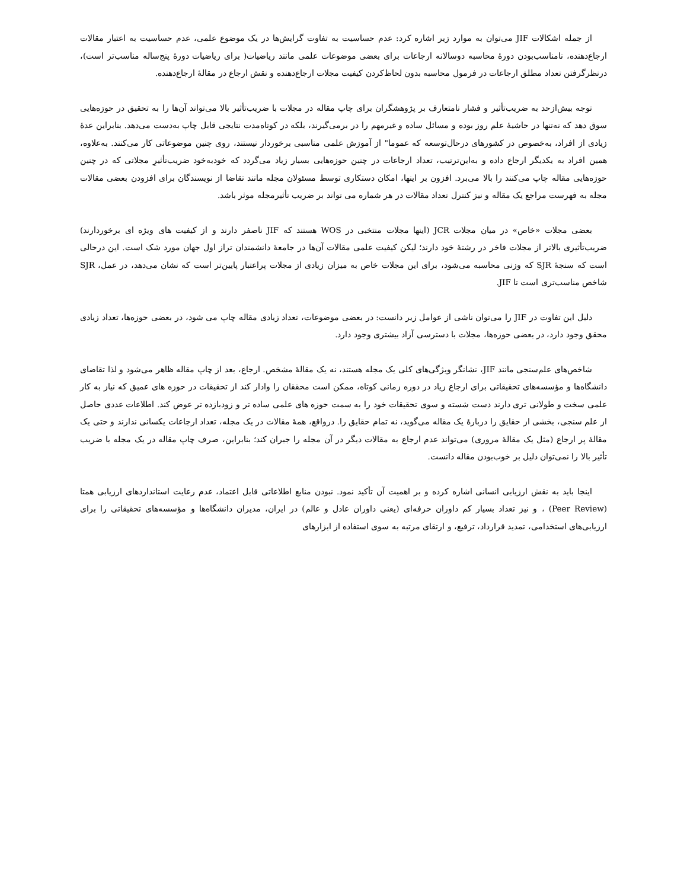از جمله اشکالات JIF می‌توان به موارد زیر اشاره کرد: عدم حساسیت به تفاوت گرایش‌ها در یک موضوع علمی، عدم حساسیت به اعتبار مقالات ارجاع‌دهنده، نامناسب‌بودن دورهٔ محاسبه دوسالانه ارجاعات برای بعضی موضوعات علمی مانند ریاضیات( برای ریاضیات دورهٔ پنج‌ساله مناسب‌تر است)، درنظرگرفتن تعداد مطلق ارجاعات در فرمول محاسبه بدون لحاظ‌کردن کیفیت مجلات ارجاع‌دهنده و نقش ارجاع در مقالهٔ ارجاع‌دهنده.
توجه بیش‌ازحد به ضریب‌تأثیر و فشار نامتعارف بر پژوهشگران برای چاپ مقاله در مجلات با ضریب‌تأثیر بالا می‌تواند آن‌ها را به تحقیق در حوزه‌هایی سوق دهد که نه‌تنها در حاشیهٔ علم روز بوده و مسائل ساده و غیرمهم را در برمی‌گیرند، بلکه در کوتاه‌مدت نتایجی قابل چاپ به‌دست می‌دهد. بنابراین عدهٔ زیادی از افراد، به‌خصوص در کشورهای درحال‌توسعه که عموما" از آموزش علمی مناسبی برخوردار نیستند، روی چنین موضوعاتی کار می‌کنند. به‌علاوه، همین افراد به یکدیگر ارجاع داده و به‌این‌ترتیب، تعداد ارجاعات در چنین حوزه‌هایی بسیار زیاد می‌گردد که خودبه‌خود ضریب‌تأثیرِ مجلاتی که در چنین حوزه‌هایی مقاله چاپ می‌کنند را بالا می‌برد. افزون بر اینها، امکان دستکاری توسط مسئولان مجله مانند تقاضا از نویسندگان برای افزودن بعضی مقالات مجله به فهرست مراجع یک مقاله و نیز کنترل تعداد مقالات در هر شماره می تواند بر ضریب تأثیرمجله موثر باشد.
بعضی مجلات «خاص» در میان مجلات JCR (اینها مجلات منتخبی در WOS هستند که JIF ناصفر دارند و از کیفیت های ویژه ای برخوردارند) ضریب‌تأثیری بالاتر از مجلات فاخر در رشتهٔ خود دارند؛ لیکن کیفیت علمی مقالات آن‌ها در جامعهٔ دانشمندان تراز اول جهان مورد شک است. این درحالی است که سنجهٔ SJR که وزنی محاسبه می‌شود، برای این مجلات خاص به میزان زیادی از مجلات پراعتبار پایین‌تر است که نشان می‌دهد، در عمل، SJR شاخص مناسب‌تری است تا JIF.
دلیل این تفاوت در JIF را می‌توان ناشی از عوامل زیر دانست: در بعضی موضوعات، تعداد زیادی مقاله چاپ می شود، در بعضی حوزه‌ها، تعداد زیادی محقق وجود دارد، در بعضی حوزه‌ها، مجلات با دسترسی آزاد بیشتری وجود دارد.
شاخص‌های علم‌سنجی مانند JIF، نشانگر ویژگی‌های کلی یک مجله هستند، نه یک مقالهٔ مشخص. ارجاع، بعد از چاپ مقاله ظاهر می‌شود و لذا تقاضای دانشگاه‌ها و مؤسسه‌های تحقیقاتی برای ارجاع زیاد در دوره زمانی کوتاه، ممکن است محققان را وادار کند از تحقیقات در حوزه های عمیق که نیاز به کار علمی سخت و طولانی تری دارند دست شسته و سوی تحقیقات خود را به سمت حوزه های علمی ساده تر و زودبازده تر عوض کند. اطلاعات عددی حاصل از علم سنجی، بخشی از حقایق را دربارهٔ یک مقاله می‌گوید، نه تمام حقایق را. درواقع، همهٔ مقالات در یک مجله، تعداد ارجاعات یکسانی ندارند و حتی یک مقالهٔ پر ارجاع (مثل یک مقالهٔ مروری) می‌تواند عدم ارجاع به مقالات دیگر در آن مجله را جبران کند؛ بنابراین، صرف چاپ مقاله در یک مجله با ضریب تأثیر بالا را نمی‌توان دلیل بر خوب‌بودن مقاله دانست.
اینجا باید به نقش ارزیابی انسانی اشاره کرده و بر اهمیت آن تأکید نمود. نبودن منابع اطلاعاتی قابل اعتماد، عدم رعایت استانداردهای ارزیابی همتا (Peer Review) ، و نیز تعداد بسیار کم داوران حرفه‌ای (یعنی داوران عادل و عالم) در ایران، مدیران دانشگاه‌ها و مؤسسه‌های تحقیقاتی را برای ارزیابی‌های استخدامی، تمدید قرارداد، ترفیع، و ارتقای مرتبه به سوی استفاده از ابزارهای